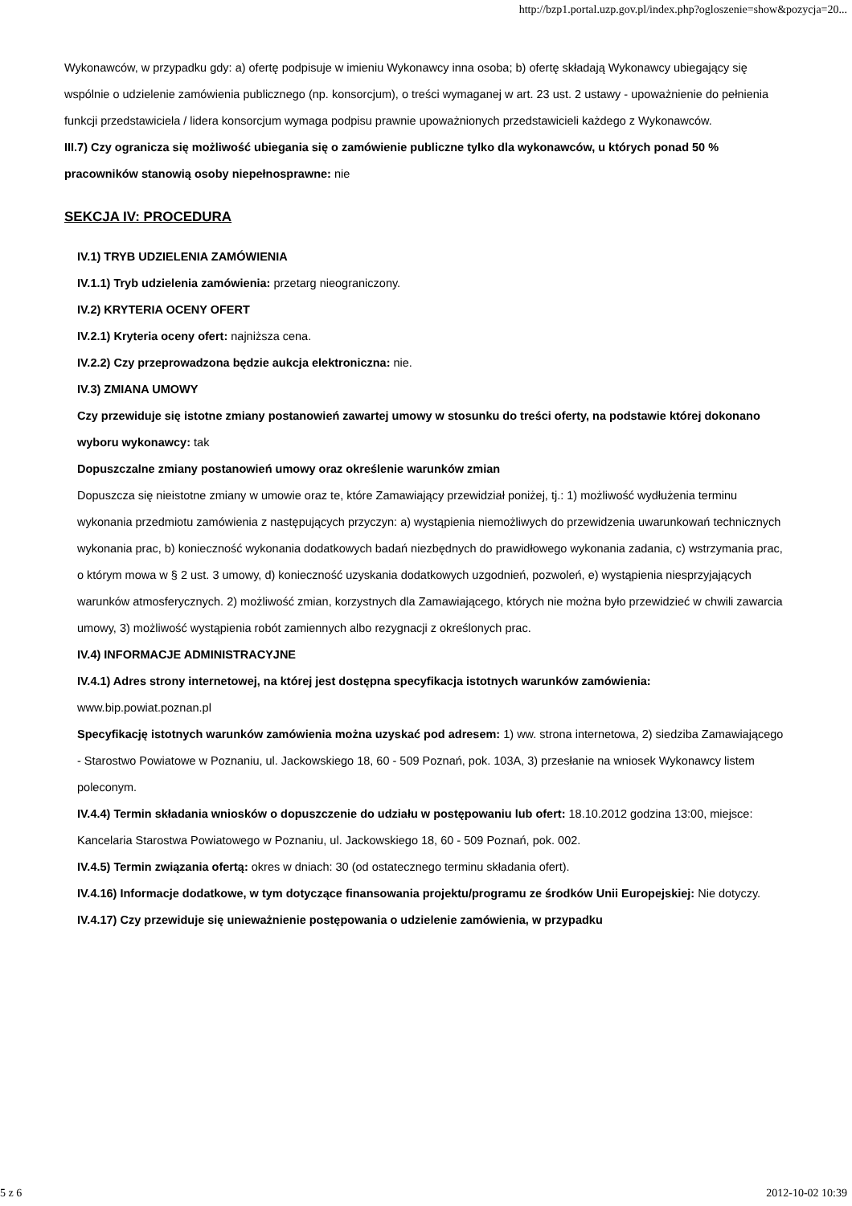http://bzp1.portal.uzp.gov.pl/index.php?ogloszenie=show&pozycja=20...
Wykonawców, w przypadku gdy: a) ofertę podpisuje w imieniu Wykonawcy inna osoba; b) ofertę składają Wykonawcy ubiegający się wspólnie o udzielenie zamówienia publicznego (np. konsorcjum), o treści wymaganej w art. 23 ust. 2 ustawy - upoważnienie do pełnienia funkcji przedstawiciela / lidera konsorcjum wymaga podpisu prawnie upoważnionych przedstawicieli każdego z Wykonawców.
III.7) Czy ogranicza się możliwość ubiegania się o zamówienie publiczne tylko dla wykonawców, u których ponad 50 % pracowników stanowią osoby niepełnosprawne: nie
SEKCJA IV: PROCEDURA
IV.1) TRYB UDZIELENIA ZAMÓWIENIA
IV.1.1) Tryb udzielenia zamówienia: przetarg nieograniczony.
IV.2) KRYTERIA OCENY OFERT
IV.2.1) Kryteria oceny ofert: najniższa cena.
IV.2.2) Czy przeprowadzona będzie aukcja elektroniczna: nie.
IV.3) ZMIANA UMOWY
Czy przewiduje się istotne zmiany postanowień zawartej umowy w stosunku do treści oferty, na podstawie której dokonano wyboru wykonawcy: tak
Dopuszczalne zmiany postanowień umowy oraz określenie warunków zmian
Dopuszcza się nieistotne zmiany w umowie oraz te, które Zamawiający przewidział poniżej, tj.: 1) możliwość wydłużenia terminu wykonania przedmiotu zamówienia z następujących przyczyn: a) wystąpienia niemożliwych do przewidzenia uwarunkowań technicznych wykonania prac, b) konieczność wykonania dodatkowych badań niezbędnych do prawidłowego wykonania zadania, c) wstrzymania prac, o którym mowa w § 2 ust. 3 umowy, d) konieczność uzyskania dodatkowych uzgodnień, pozwoleń, e) wystąpienia niesprzyjających warunków atmosferycznych. 2) możliwość zmian, korzystnych dla Zamawiającego, których nie można było przewidzieć w chwili zawarcia umowy, 3) możliwość wystąpienia robót zamiennych albo rezygnacji z określonych prac.
IV.4) INFORMACJE ADMINISTRACYJNE
IV.4.1) Adres strony internetowej, na której jest dostępna specyfikacja istotnych warunków zamówienia: www.bip.powiat.poznan.pl
Specyfikację istotnych warunków zamówienia można uzyskać pod adresem: 1) ww. strona internetowa, 2) siedziba Zamawiającego - Starostwo Powiatowe w Poznaniu, ul. Jackowskiego 18, 60 - 509 Poznań, pok. 103A, 3) przesłanie na wniosek Wykonawcy listem poleconym.
IV.4.4) Termin składania wniosków o dopuszczenie do udziału w postępowaniu lub ofert: 18.10.2012 godzina 13:00, miejsce: Kancelaria Starostwa Powiatowego w Poznaniu, ul. Jackowskiego 18, 60 - 509 Poznań, pok. 002.
IV.4.5) Termin związania ofertą: okres w dniach: 30 (od ostatecznego terminu składania ofert).
IV.4.16) Informacje dodatkowe, w tym dotyczące finansowania projektu/programu ze środków Unii Europejskiej: Nie dotyczy.
IV.4.17) Czy przewiduje się unieważnienie postępowania o udzielenie zamówienia, w przypadku
5 z 6 2012-10-02 10:39